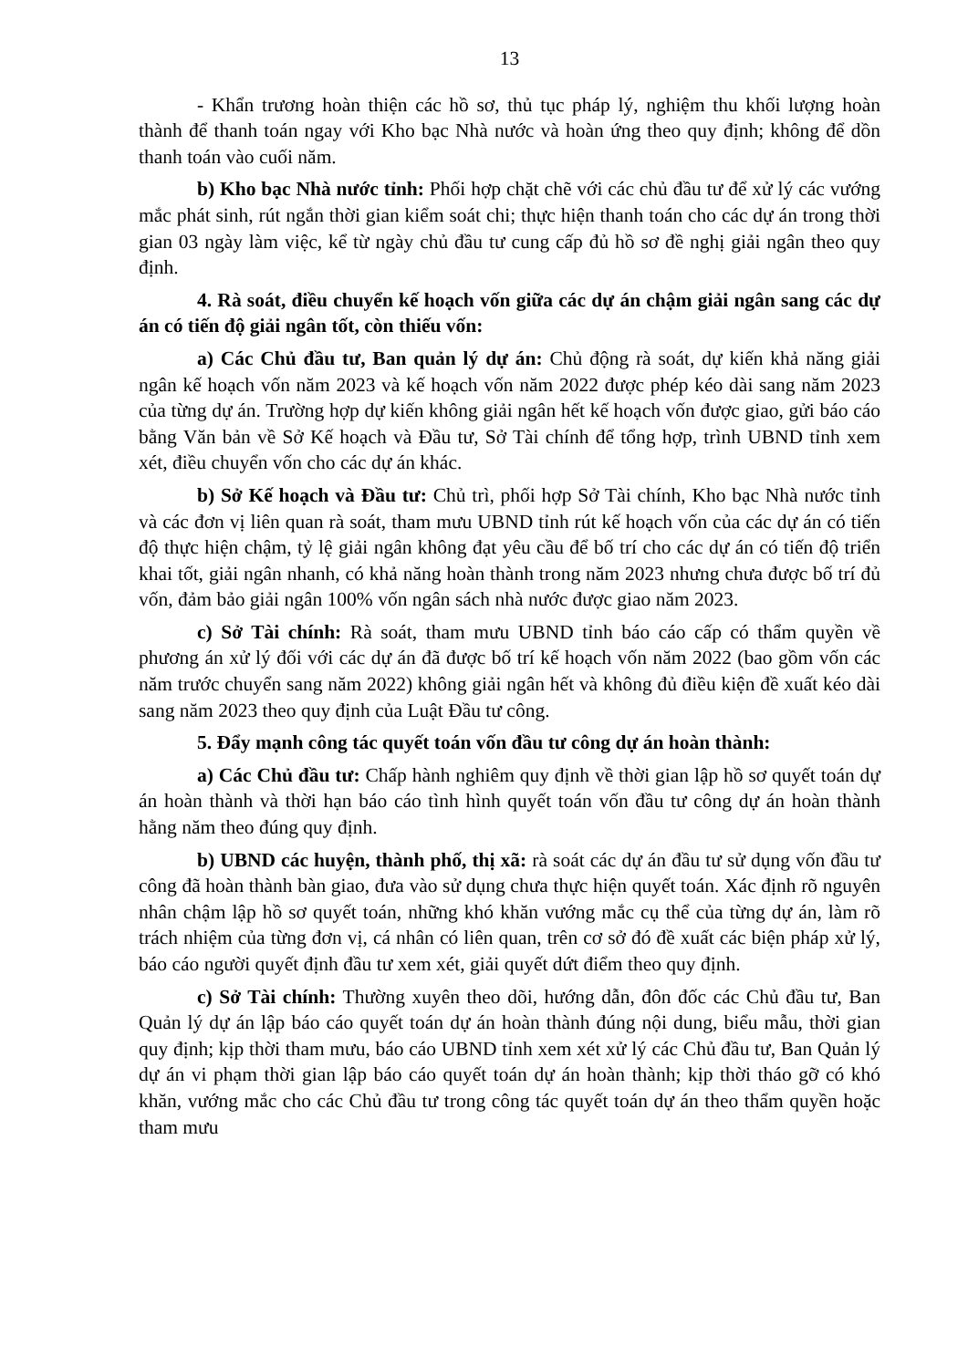13
- Khẩn trương hoàn thiện các hồ sơ, thủ tục pháp lý, nghiệm thu khối lượng hoàn thành để thanh toán ngay với Kho bạc Nhà nước và hoàn ứng theo quy định; không để dồn thanh toán vào cuối năm.
b) Kho bạc Nhà nước tỉnh: Phối hợp chặt chẽ với các chủ đầu tư để xử lý các vướng mắc phát sinh, rút ngắn thời gian kiểm soát chi; thực hiện thanh toán cho các dự án trong thời gian 03 ngày làm việc, kể từ ngày chủ đầu tư cung cấp đủ hồ sơ đề nghị giải ngân theo quy định.
4. Rà soát, điều chuyển kế hoạch vốn giữa các dự án chậm giải ngân sang các dự án có tiến độ giải ngân tốt, còn thiếu vốn:
a) Các Chủ đầu tư, Ban quản lý dự án: Chủ động rà soát, dự kiến khả năng giải ngân kế hoạch vốn năm 2023 và kế hoạch vốn năm 2022 được phép kéo dài sang năm 2023 của từng dự án. Trường hợp dự kiến không giải ngân hết kế hoạch vốn được giao, gửi báo cáo bằng Văn bản về Sở Kế hoạch và Đầu tư, Sở Tài chính để tổng hợp, trình UBND tỉnh xem xét, điều chuyển vốn cho các dự án khác.
b) Sở Kế hoạch và Đầu tư: Chủ trì, phối hợp Sở Tài chính, Kho bạc Nhà nước tỉnh và các đơn vị liên quan rà soát, tham mưu UBND tỉnh rút kế hoạch vốn của các dự án có tiến độ thực hiện chậm, tỷ lệ giải ngân không đạt yêu cầu để bố trí cho các dự án có tiến độ triển khai tốt, giải ngân nhanh, có khả năng hoàn thành trong năm 2023 nhưng chưa được bố trí đủ vốn, đảm bảo giải ngân 100% vốn ngân sách nhà nước được giao năm 2023.
c) Sở Tài chính: Rà soát, tham mưu UBND tỉnh báo cáo cấp có thẩm quyền về phương án xử lý đối với các dự án đã được bố trí kế hoạch vốn năm 2022 (bao gồm vốn các năm trước chuyển sang năm 2022) không giải ngân hết và không đủ điều kiện đề xuất kéo dài sang năm 2023 theo quy định của Luật Đầu tư công.
5. Đẩy mạnh công tác quyết toán vốn đầu tư công dự án hoàn thành:
a) Các Chủ đầu tư: Chấp hành nghiêm quy định về thời gian lập hồ sơ quyết toán dự án hoàn thành và thời hạn báo cáo tình hình quyết toán vốn đầu tư công dự án hoàn thành hằng năm theo đúng quy định.
b) UBND các huyện, thành phố, thị xã: rà soát các dự án đầu tư sử dụng vốn đầu tư công đã hoàn thành bàn giao, đưa vào sử dụng chưa thực hiện quyết toán. Xác định rõ nguyên nhân chậm lập hồ sơ quyết toán, những khó khăn vướng mắc cụ thể của từng dự án, làm rõ trách nhiệm của từng đơn vị, cá nhân có liên quan, trên cơ sở đó đề xuất các biện pháp xử lý, báo cáo người quyết định đầu tư xem xét, giải quyết dứt điểm theo quy định.
c) Sở Tài chính: Thường xuyên theo dõi, hướng dẫn, đôn đốc các Chủ đầu tư, Ban Quản lý dự án lập báo cáo quyết toán dự án hoàn thành đúng nội dung, biểu mẫu, thời gian quy định; kịp thời tham mưu, báo cáo UBND tỉnh xem xét xử lý các Chủ đầu tư, Ban Quản lý dự án vi phạm thời gian lập báo cáo quyết toán dự án hoàn thành; kịp thời tháo gỡ có khó khăn, vướng mắc cho các Chủ đầu tư trong công tác quyết toán dự án theo thẩm quyền hoặc tham mưu